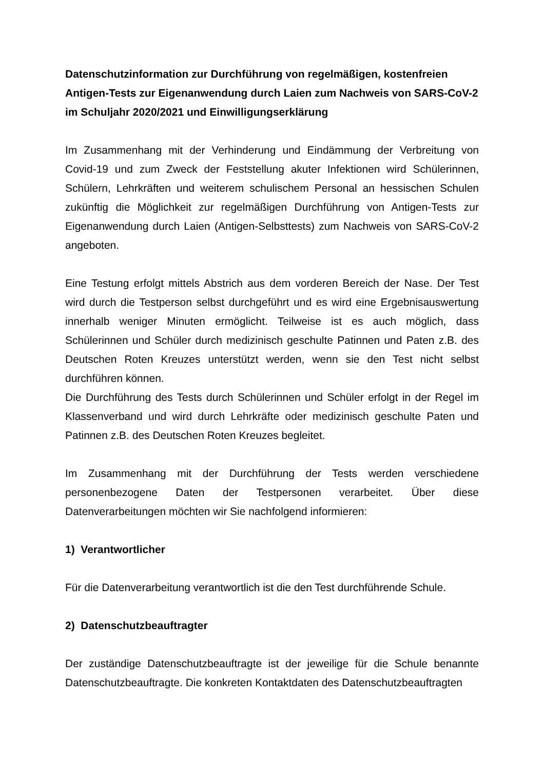Datenschutzinformation zur Durchführung von regelmäßigen, kostenfreien Antigen-Tests zur Eigenanwendung durch Laien zum Nachweis von SARS-CoV-2 im Schuljahr 2020/2021 und Einwilligungserklärung
Im Zusammenhang mit der Verhinderung und Eindämmung der Verbreitung von Covid-19 und zum Zweck der Feststellung akuter Infektionen wird Schülerinnen, Schülern, Lehrkräften und weiterem schulischem Personal an hessischen Schulen zukünftig die Möglichkeit zur regelmäßigen Durchführung von Antigen-Tests zur Eigenanwendung durch Laien (Antigen-Selbsttests) zum Nachweis von SARS-CoV-2 angeboten.
Eine Testung erfolgt mittels Abstrich aus dem vorderen Bereich der Nase. Der Test wird durch die Testperson selbst durchgeführt und es wird eine Ergebnisauswertung innerhalb weniger Minuten ermöglicht. Teilweise ist es auch möglich, dass Schülerinnen und Schüler durch medizinisch geschulte Patinnen und Paten z.B. des Deutschen Roten Kreuzes unterstützt werden, wenn sie den Test nicht selbst durchführen können.
Die Durchführung des Tests durch Schülerinnen und Schüler erfolgt in der Regel im Klassenverband und wird durch Lehrkräfte oder medizinisch geschulte Paten und Patinnen z.B. des Deutschen Roten Kreuzes begleitet.
Im Zusammenhang mit der Durchführung der Tests werden verschiedene personenbezogene Daten der Testpersonen verarbeitet. Über diese Datenverarbeitungen möchten wir Sie nachfolgend informieren:
1) Verantwortlicher
Für die Datenverarbeitung verantwortlich ist die den Test durchführende Schule.
2) Datenschutzbeauftragter
Der zuständige Datenschutzbeauftragte ist der jeweilige für die Schule benannte Datenschutzbeauftragte. Die konkreten Kontaktdaten des Datenschutzbeauftragten